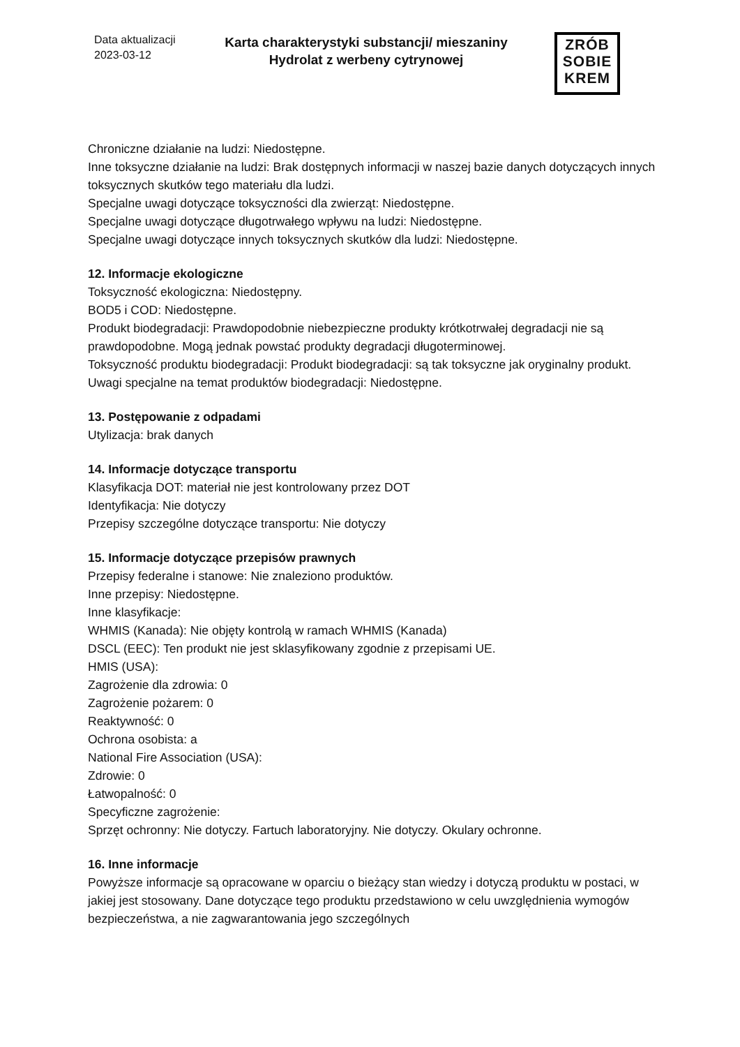Data aktualizacji
2023-03-12
Karta charakterystyki substancji/ mieszaniny
Hydrolat z werbeny cytrynowej
ZRÓB
SOBIE
KREM
Chroniczne działanie na ludzi: Niedostępne.
Inne toksyczne działanie na ludzi: Brak dostępnych informacji w naszej bazie danych dotyczących innych toksycznych skutków tego materiału dla ludzi.
Specjalne uwagi dotyczące toksyczności dla zwierząt: Niedostępne.
Specjalne uwagi dotyczące długotrwałego wpływu na ludzi: Niedostępne.
Specjalne uwagi dotyczące innych toksycznych skutków dla ludzi: Niedostępne.
12. Informacje ekologiczne
Toksyczność ekologiczna: Niedostępny.
BOD5 i COD: Niedostępne.
Produkt biodegradacji: Prawdopodobnie niebezpieczne produkty krótkotrwałej degradacji nie są prawdopodobne. Mogą jednak powstać produkty degradacji długoterminowej.
Toksyczność produktu biodegradacji: Produkt biodegradacji: są tak toksyczne jak oryginalny produkt.
Uwagi specjalne na temat produktów biodegradacji: Niedostępne.
13. Postępowanie z odpadami
Utylizacja: brak danych
14. Informacje dotyczące transportu
Klasyfikacja DOT: materiał nie jest kontrolowany przez DOT
Identyfikacja: Nie dotyczy
Przepisy szczególne dotyczące transportu: Nie dotyczy
15. Informacje dotyczące przepisów prawnych
Przepisy federalne i stanowe: Nie znaleziono produktów.
Inne przepisy: Niedostępne.
Inne klasyfikacje:
WHMIS (Kanada): Nie objęty kontrolą w ramach WHMIS (Kanada)
DSCL (EEC): Ten produkt nie jest sklasyfikowany zgodnie z przepisami UE.
HMIS (USA):
Zagrożenie dla zdrowia: 0
Zagrożenie pożarem: 0
Reaktywność: 0
Ochrona osobista: a
National Fire Association (USA):
Zdrowie: 0
Łatwopalność: 0
Specyficzne zagrożenie:
Sprzęt ochronny: Nie dotyczy. Fartuch laboratoryjny. Nie dotyczy. Okulary ochronne.
16. Inne informacje
Powyższe informacje są opracowane w oparciu o bieżący stan wiedzy i dotyczą produktu w postaci, w jakiej jest stosowany. Dane dotyczące tego produktu przedstawiono w celu uwzględnienia wymogów bezpieczeństwa, a nie zagwarantowania jego szczególnych